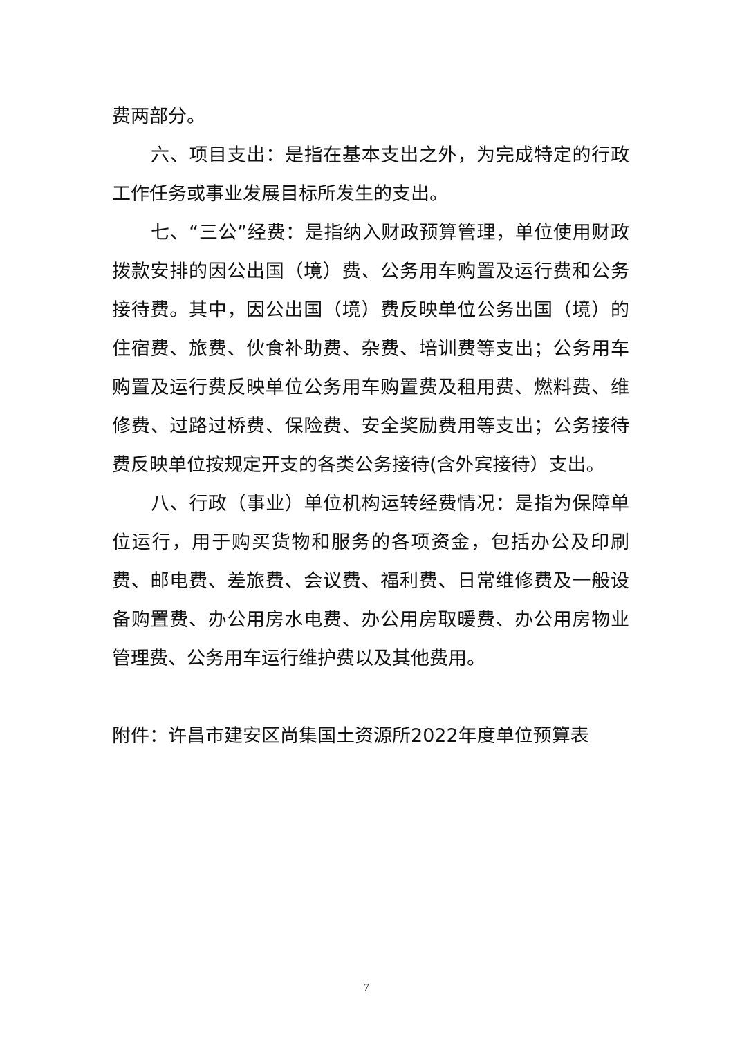费两部分。
六、项目支出：是指在基本支出之外，为完成特定的行政工作任务或事业发展目标所发生的支出。
七、“三公”经费：是指纳入财政预算管理，单位使用财政拨款安排的因公出国（境）费、公务用车购置及运行费和公务接待费。其中，因公出国（境）费反映单位公务出国（境）的住宿费、旅费、伙食补助费、杂费、培训费等支出；公务用车购置及运行费反映单位公务用车购置费及租用费、燃料费、维修费、过路过桥费、保险费、安全奖励费用等支出；公务接待费反映单位按规定开支的各类公务接待(含外宾接待）支出。
八、行政（事业）单位机构运转经费情况：是指为保障单位运行，用于购买货物和服务的各项资金，包括办公及印刷费、邮电费、差旅费、会议费、福利费、日常维修费及一般设备购置费、办公用房水电费、办公用房取暖费、办公用房物业管理费、公务用车运行维护费以及其他费用。
附件：许昌市建安区尚集国土资源所2022年度单位预算表
7